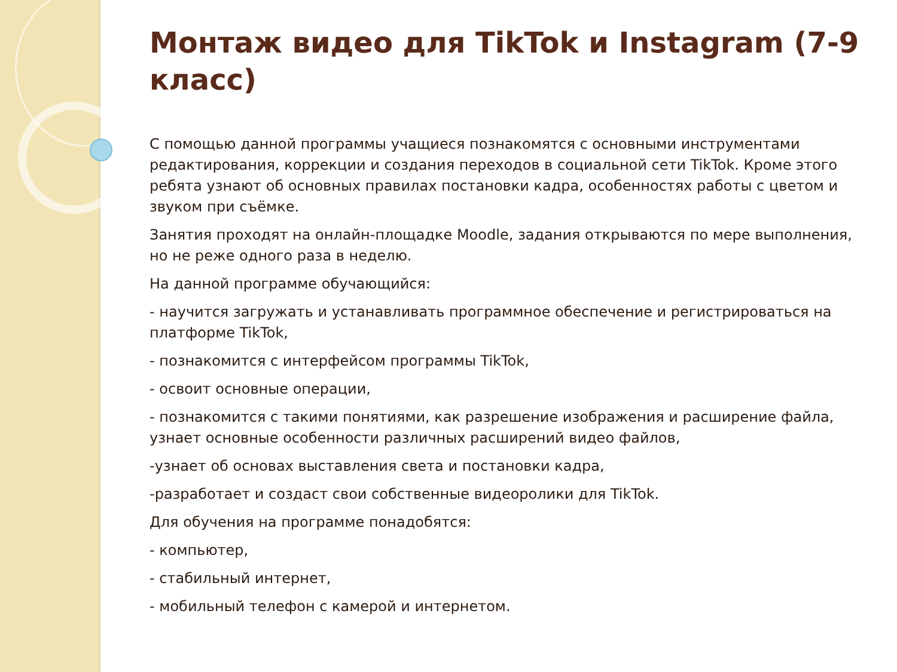Монтаж видео для TikTok и Instagram (7-9 класс)
С помощью данной программы учащиеся познакомятся с основными инструментами редактирования, коррекции и создания переходов в социальной сети TikTok. Кроме этого ребята узнают об основных правилах постановки кадра, особенностях работы с цветом и звуком при съёмке.
Занятия проходят на онлайн-площадке Moodle, задания открываются по мере выполнения, но не реже одного раза в неделю.
На данной программе обучающийся:
- научится загружать и устанавливать программное обеспечение и регистрироваться на платформе TikTok,
- познакомится с интерфейсом программы TikTok,
- освоит основные операции,
- познакомится с такими понятиями, как разрешение изображения и расширение файла, узнает основные особенности различных расширений видео файлов,
-узнает об основах выставления света и постановки кадра,
-разработает и создаст свои собственные видеоролики для TikTok.
Для обучения на программе понадобятся:
- компьютер,
- стабильный интернет,
- мобильный телефон с камерой и интернетом.